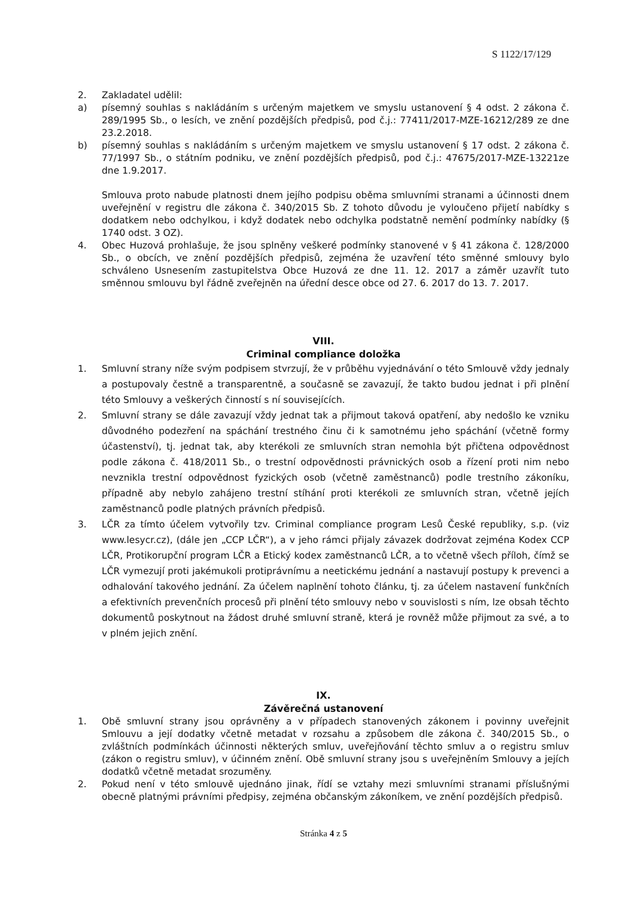S 1122/17/129
2. Zakladatel udělil:
a) písemný souhlas s nakládáním s určeným majetkem ve smyslu ustanovení § 4 odst. 2 zákona č. 289/1995 Sb., o lesích, ve znění pozdějších předpisů, pod č.j.: 77411/2017-MZE-16212/289 ze dne 23.2.2018.
b) písemný souhlas s nakládáním s určeným majetkem ve smyslu ustanovení § 17 odst. 2 zákona č. 77/1997 Sb., o státním podniku, ve znění pozdějších předpisů, pod č.j.: 47675/2017-MZE-13221ze dne 1.9.2017.
Smlouva proto nabude platnosti dnem jejího podpisu oběma smluvními stranami a účinnosti dnem uveřejnění v registru dle zákona č. 340/2015 Sb. Z tohoto důvodu je vyloučeno přijetí nabídky s dodatkem nebo odchylkou, i když dodatek nebo odchylka podstatně nemění podmínky nabídky (§ 1740 odst. 3 OZ).
4. Obec Huzová prohlašuje, že jsou splněny veškeré podmínky stanovené v § 41 zákona č. 128/2000 Sb., o obcích, ve znění pozdějších předpisů, zejména že uzavření této směnné smlouvy bylo schváleno Usnesením zastupitelstva Obce Huzová ze dne 11. 12. 2017 a záměr uzavřít tuto směnnou smlouvu byl řádně zveřejněn na úřední desce obce od 27. 6. 2017 do 13. 7. 2017.
VIII.
Criminal compliance doložka
1. Smluvní strany níže svým podpisem stvrzují, že v průběhu vyjednávání o této Smlouvě vždy jednaly a postupovaly čestně a transparentně, a současně se zavazují, že takto budou jednat i při plnění této Smlouvy a veškerých činností s ní souvisejících.
2. Smluvní strany se dále zavazují vždy jednat tak a přijmout taková opatření, aby nedošlo ke vzniku důvodného podezření na spáchání trestného činu či k samotnému jeho spáchání (včetně formy účastenství), tj. jednat tak, aby kterékoli ze smluvních stran nemohla být přičtena odpovědnost podle zákona č. 418/2011 Sb., o trestní odpovědnosti právnických osob a řízení proti nim nebo nevznikla trestní odpovědnost fyzických osob (včetně zaměstnanců) podle trestního zákoníku, případně aby nebylo zahájeno trestní stíhání proti kterékoli ze smluvních stran, včetně jejích zaměstnanců podle platných právních předpisů.
3. LČR za tímto účelem vytvořily tzv. Criminal compliance program Lesů České republiky, s.p. (viz www.lesycr.cz), (dále jen „CCP LČR“), a v jeho rámci přijaly závazek dodržovat zejména Kodex CCP LČR, Protikorupční program LČR a Etický kodex zaměstnanců LČR, a to včetně všech příloh, čímž se LČR vymezují proti jakémukoli protiprávnímu a neetickému jednání a nastavují postupy k prevenci a odhalování takového jednání. Za účelem naplnění tohoto článku, tj. za účelem nastavení funkčních a efektivních prevenčních procesů při plnění této smlouvy nebo v souvislosti s ním, lze obsah těchto dokumentů poskytnout na žádost druhé smluvní straně, která je rovněž může přijmout za své, a to v plném jejich znění.
IX.
Závěrečná ustanovení
1. Obě smluvní strany jsou oprávněny a v případech stanovených zákonem i povinny uveřejnit Smlouvu a její dodatky včetně metadat v rozsahu a způsobem dle zákona č. 340/2015 Sb., o zvláštních podmínkách účinnosti některých smluv, uveřejňování těchto smluv a o registru smluv (zákon o registru smluv), v účinném znění. Obě smluvní strany jsou s uveřejněním Smlouvy a jejích dodatků včetně metadat srozuměny.
2. Pokud není v této smlouvě ujednáno jinak, řídí se vztahy mezi smluvními stranami příslušnými obecně platnými právními předpisy, zejména občanským zákoníkem, ve znění pozdějších předpisů.
Stránka 4 z 5